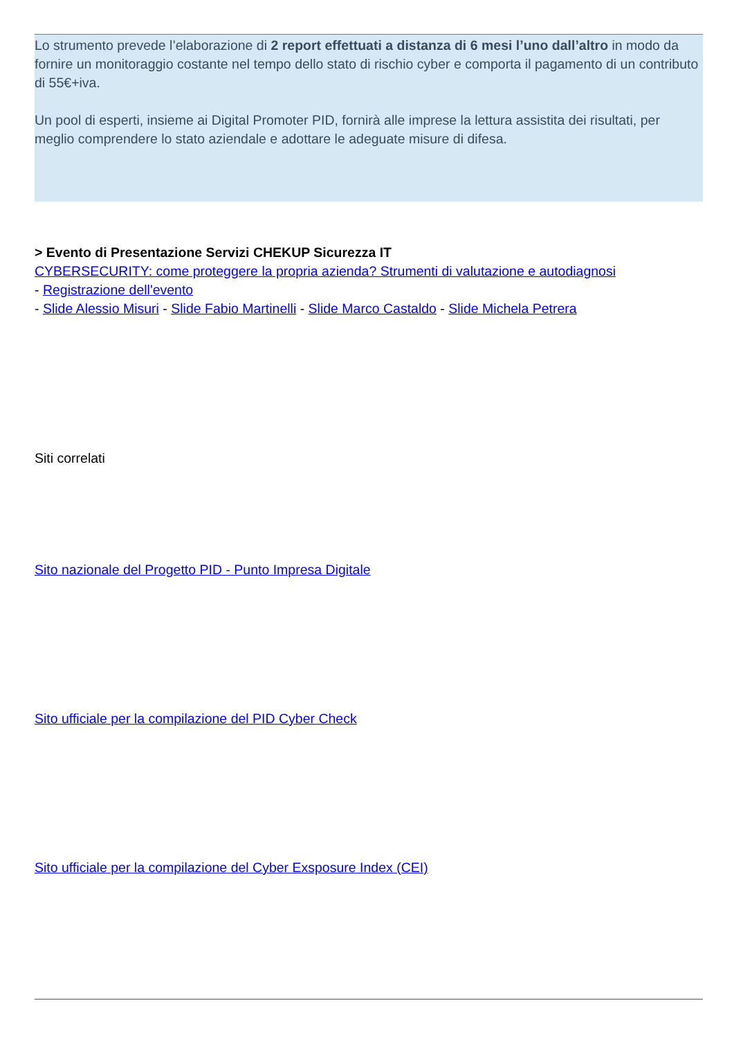Lo strumento prevede l’elaborazione di 2 report effettuati a distanza di 6 mesi l’uno dall’altro in modo da fornire un monitoraggio costante nel tempo dello stato di rischio cyber e comporta il pagamento di un contributo di 55€+iva.
Un pool di esperti, insieme ai Digital Promoter PID, fornirà alle imprese la lettura assistita dei risultati, per meglio comprendere lo stato aziendale e adottare le adeguate misure di difesa.
> Evento di Presentazione Servizi CHEKUP Sicurezza IT
CYBERSECURITY: come proteggere la propria azienda? Strumenti di valutazione e autodiagnosi
- Registrazione dell'evento
- Slide Alessio Misuri - Slide Fabio Martinelli - Slide Marco Castaldo - Slide Michela Petrera
Siti correlati
Sito nazionale del Progetto PID - Punto Impresa Digitale
Sito ufficiale per la compilazione del PID Cyber Check
Sito ufficiale per la compilazione del Cyber Exsposure Index (CEI)